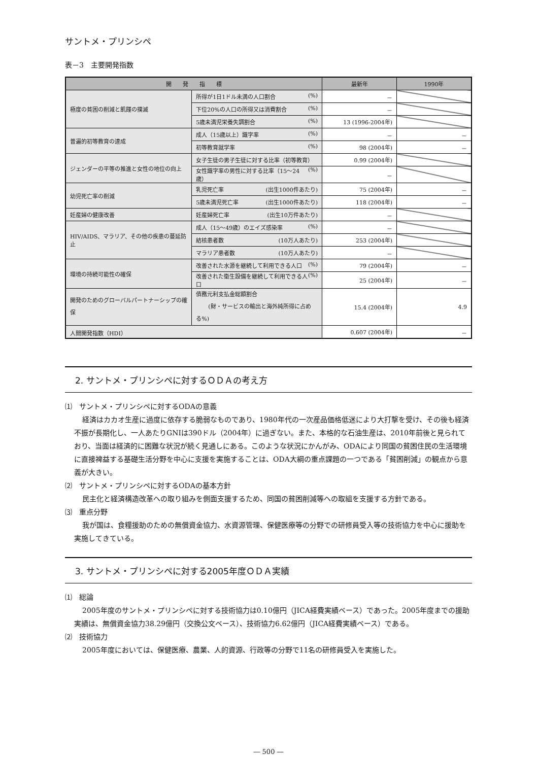サントメ・プリンシペ
表－3　主要開発指数
| 開 発 指 標 | | 最新年 | 1990年 |
| --- | --- | --- | --- |
| 極度の貧困の削減と飢饉の撲滅 | 所得が1日1ドル未満の人口割合 (%) | － | |
| | 下位20%の人口の所得又は消費割合 (%) | － | |
| | 5歳未満児栄養失調割合 (%) | 13 (1996-2004年) | |
| 普遍的初等教育の達成 | 成人（15歳以上）識字率 (%) | － | － |
| | 初等教育就学率 (%) | 98 (2004年) | － |
| ジェンダーの平等の推進と女性の地位の向上 | 女子生徒の男子生徒に対する比率（初等教育） | 0.99 (2004年) | |
| | 女性識字率の男性に対する比率（15～24歳） (%) | － | |
| 幼児死亡率の削減 | 乳児死亡率 (出生1000件あたり) | 75 (2004年) | － |
| | 5歳未満児死亡率 (出生1000件あたり) | 118 (2004年) | － |
| 妊産婦の健康改善 | 妊産婦死亡率 (出生10万件あたり) | － | |
| HIV/AIDS、マラリア、その他の疾患の蔓延防止 | 成人（15～49歳）のエイズ感染率 (%) | － | |
| | 結核患者数 (10万人あたり) | 253 (2004年) | |
| | マラリア患者数 (10万人あたり) | － | |
| 環境の持続可能性の確保 | 改善された水源を継続して利用できる人口 (%) | 79 (2004年) | － |
| | 改善された衛生設備を継続して利用できる人口 (%) | 25 (2004年) | － |
| 開発のためのグローバルパートナーシップの確保 | 債務元利支払金総額割合 (財・サービスの輸出と海外純所得に占める%) | 15.4 (2004年) | 4.9 |
| 人間開発指数（HDI） | | 0.607 (2004年) | － |
2. サントメ・プリンシペに対するＯＤＡの考え方
⑴　サントメ・プリンシペに対するODAの意義
経済はカカオ生産に過度に依存する脆弱なものであり、1980年代の一次産品価格低迷により大打撃を受け、その後も経済不振が長期化し、一人あたりGNIは390ドル（2004年）に過ぎない。また、本格的な石油生産は、2010年前後と見られており、当面は経済的に困難な状況が続く見通しにある。このような状況にかんがみ、ODAにより同国の貧困住民の生活環境に直接裨益する基礎生活分野を中心に支援を実施することは、ODA大綱の重点課題の一つである「貧困削減」の観点から意義が大きい。
⑵　サントメ・プリンシペに対するODAの基本方針
民主化と経済構造改革への取り組みを側面支援するため、同国の貧困削減等への取組を支援する方針である。
⑶　重点分野
我が国は、食糧援助のための無償資金協力、水資源管理、保健医療等の分野での研修員受入等の技術協力を中心に援助を実施してきている。
3. サントメ・プリンシペに対する2005年度ＯＤＡ実績
⑴　総論
2005年度のサントメ・プリンシペに対する技術協力は0.10億円（JICA経費実績ベース）であった。2005年度までの援助実績は、無償資金協力38.29億円（交換公文ベース）、技術協力6.62億円（JICA経費実績ベース）である。
⑵　技術協力
2005年度においては、保健医療、農業、人的資源、行政等の分野で11名の研修員受入を実施した。
― 500 ―